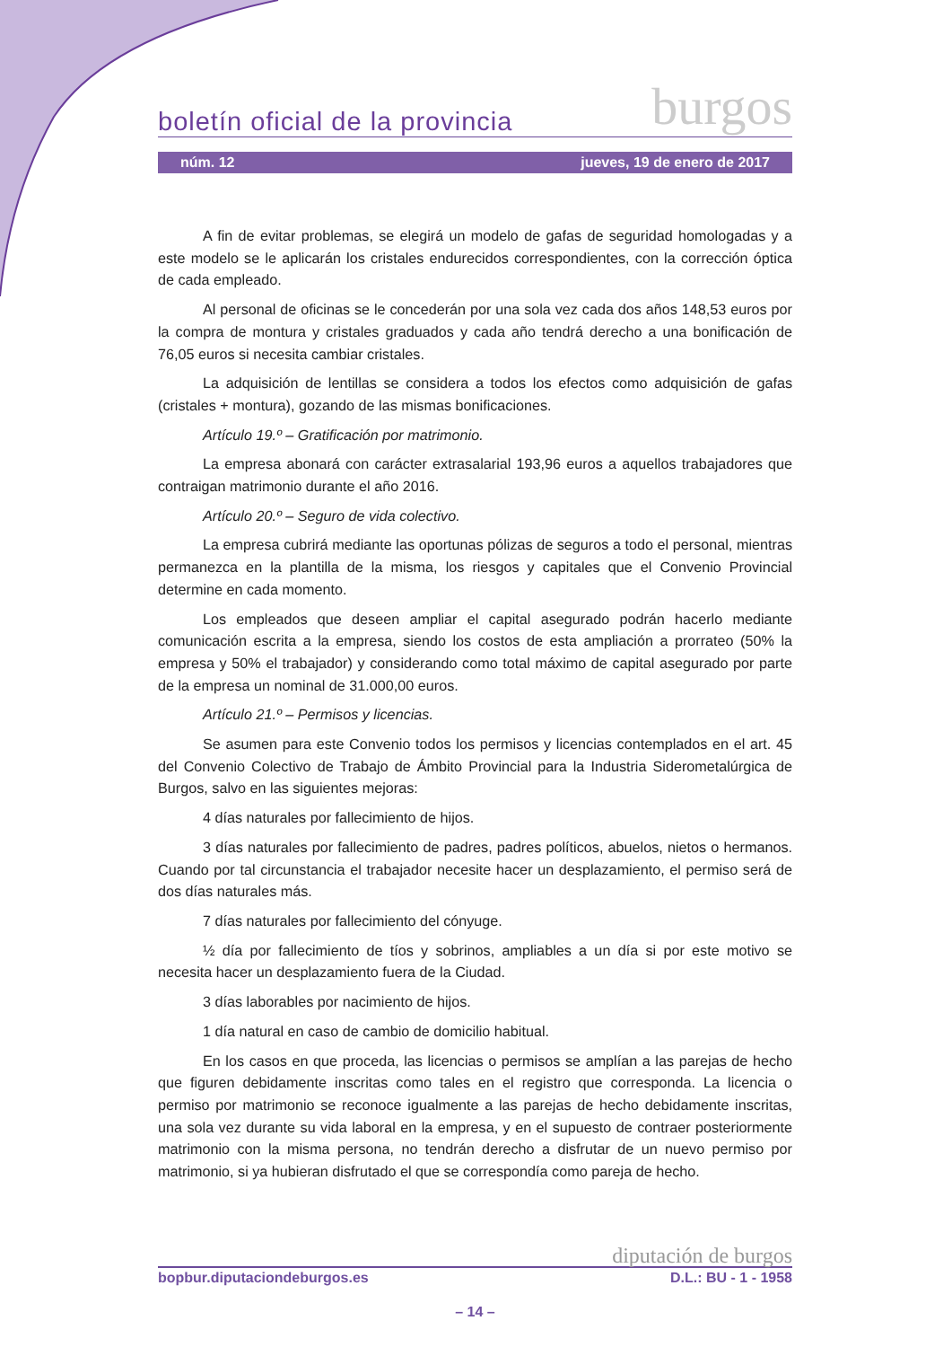boletín oficial de la provincia burgos
núm. 12 jueves, 19 de enero de 2017
A fin de evitar problemas, se elegirá un modelo de gafas de seguridad homologadas y a este modelo se le aplicarán los cristales endurecidos correspondientes, con la corrección óptica de cada empleado.
Al personal de oficinas se le concederán por una sola vez cada dos años 148,53 euros por la compra de montura y cristales graduados y cada año tendrá derecho a una bonificación de 76,05 euros si necesita cambiar cristales.
La adquisición de lentillas se considera a todos los efectos como adquisición de gafas (cristales + montura), gozando de las mismas bonificaciones.
Artículo 19.º – Gratificación por matrimonio.
La empresa abonará con carácter extrasalarial 193,96 euros a aquellos trabajadores que contraigan matrimonio durante el año 2016.
Artículo 20.º – Seguro de vida colectivo.
La empresa cubrirá mediante las oportunas pólizas de seguros a todo el personal, mientras permanezca en la plantilla de la misma, los riesgos y capitales que el Convenio Provincial determine en cada momento.
Los empleados que deseen ampliar el capital asegurado podrán hacerlo mediante comunicación escrita a la empresa, siendo los costos de esta ampliación a prorrateo (50% la empresa y 50% el trabajador) y considerando como total máximo de capital asegurado por parte de la empresa un nominal de 31.000,00 euros.
Artículo 21.º – Permisos y licencias.
Se asumen para este Convenio todos los permisos y licencias contemplados en el art. 45 del Convenio Colectivo de Trabajo de Ámbito Provincial para la Industria Siderometalúrgica de Burgos, salvo en las siguientes mejoras:
4 días naturales por fallecimiento de hijos.
3 días naturales por fallecimiento de padres, padres políticos, abuelos, nietos o hermanos. Cuando por tal circunstancia el trabajador necesite hacer un desplazamiento, el permiso será de dos días naturales más.
7 días naturales por fallecimiento del cónyuge.
½ día por fallecimiento de tíos y sobrinos, ampliables a un día si por este motivo se necesita hacer un desplazamiento fuera de la Ciudad.
3 días laborables por nacimiento de hijos.
1 día natural en caso de cambio de domicilio habitual.
En los casos en que proceda, las licencias o permisos se amplían a las parejas de hecho que figuren debidamente inscritas como tales en el registro que corresponda. La licencia o permiso por matrimonio se reconoce igualmente a las parejas de hecho debidamente inscritas, una sola vez durante su vida laboral en la empresa, y en el supuesto de contraer posteriormente matrimonio con la misma persona, no tendrán derecho a disfrutar de un nuevo permiso por matrimonio, si ya hubieran disfrutado el que se correspondía como pareja de hecho.
diputación de burgos
bopbur.diputaciondeburgos.es D.L.: BU - 1 - 1958
– 14 –